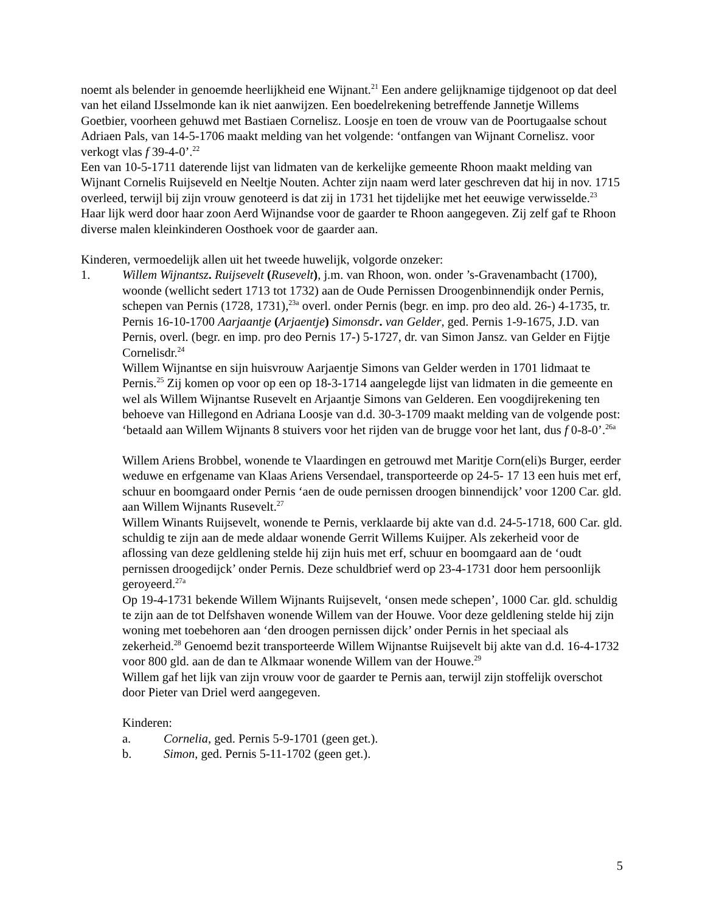noemt als belender in genoemde heerlijkheid ene Wijnant.<sup>21</sup> Een andere gelijknamige tijdgenoot op dat deel van het eiland IJsselmonde kan ik niet aanwijzen. Een boedelrekening betreffende Jannetje Willems Goetbier, voorheen gehuwd met Bastiaen Cornelisz. Loosje en toen de vrouw van de Poortugaalse schout Adriaen Pals, van 14-5-1706 maakt melding van het volgende: ‘ontfangen van Wijnant Cornelisz. voor verkogt vlas f 39-4-0’.<sup>22</sup>
Een van 10-5-1711 daterende lijst van lidmaten van de kerkelijke gemeente Rhoon maakt melding van Wijnant Cornelis Ruijseveld en Neeltje Nouten. Achter zijn naam werd later geschreven dat hij in nov. 1715 overleed, terwijl bij zijn vrouw genoteerd is dat zij in 1731 het tijdelijke met het eeuwige verwisselde.<sup>23</sup> Haar lijk werd door haar zoon Aerd Wijnandse voor de gaarder te Rhoon aangegeven. Zij zelf gaf te Rhoon diverse malen kleinkinderen Oosthoek voor de gaarder aan.
Kinderen, vermoedelijk allen uit het tweede huwelijk, volgorde onzeker:
1. Willem Wijnantsz. Ruijsevelt (Rusevelt), j.m. van Rhoon, won. onder ’s-Gravenambacht (1700), woonde (wellicht sedert 1713 tot 1732) aan de Oude Pernissen Droogenbinnendijk onder Pernis, schepen van Pernis (1728, 1731),<sup>23a</sup> overl. onder Pernis (begr. en imp. pro deo ald. 26-) 4-1735, tr. Pernis 16-10-1700 Aarjaantje (Arjaentje) Simonsdr. van Gelder, ged. Pernis 1-9-1675, J.D. van Pernis, overl. (begr. en imp. pro deo Pernis 17-) 5-1727, dr. van Simon Jansz. van Gelder en Fijtje Cornelisdr.<sup>24</sup>
Willem Wijnantse en sijn huisvrouw Aarjaentje Simons van Gelder werden in 1701 lidmaat te Pernis.<sup>25</sup> Zij komen op voor op een op 18-3-1714 aangelegde lijst van lidmaten in die gemeente en wel als Willem Wijnantse Rusevelt en Arjaantje Simons van Gelderen. Een voogdijrekening ten behoeve van Hillegond en Adriana Loosje van d.d. 30-3-1709 maakt melding van de volgende post: ‘betaald aan Willem Wijnants 8 stuivers voor het rijden van de brugge voor het lant, dus f 0-8-0’.<sup>26a</sup>
Willem Ariens Brobbel, wonende te Vlaardingen en getrouwd met Maritje Corn(eli)s Burger, eerder weduwe en erfgename van Klaas Ariens Versendael, transporteerde op 24-5- 17 13 een huis met erf, schuur en boomgaard onder Pernis ‘aen de oude pernissen droogen binnendijck’ voor 1200 Car. gld. aan Willem Wijnants Rusevelt.<sup>27</sup>
Willem Winants Ruijsevelt, wonende te Pernis, verklaarde bij akte van d.d. 24-5-1718, 600 Car. gld. schuldig te zijn aan de mede aldaar wonende Gerrit Willems Kuijper. Als zekerheid voor de aflossing van deze geldlening stelde hij zijn huis met erf, schuur en boomgaard aan de ‘oudt pernissen droogedijck’ onder Pernis. Deze schuldbrief werd op 23-4-1731 door hem persoonlijk geroyeerd.<sup>27a</sup>
Op 19-4-1731 bekende Willem Wijnants Ruijsevelt, ‘onsen mede schepen’, 1000 Car. gld. schuldig te zijn aan de tot Delfshaven wonende Willem van der Houwe. Voor deze geldlening stelde hij zijn woning met toebehoren aan ‘den droogen pernissen dijck’ onder Pernis in het speciaal als zekerheid.<sup>28</sup> Genoemd bezit transporteerde Willem Wijnantse Ruijsevelt bij akte van d.d. 16-4-1732 voor 800 gld. aan de dan te Alkmaar wonende Willem van der Houwe.<sup>29</sup>
Willem gaf het lijk van zijn vrouw voor de gaarder te Pernis aan, terwijl zijn stoffelijk overschot door Pieter van Driel werd aangegeven.
Kinderen:
a. Cornelia, ged. Pernis 5-9-1701 (geen get.).
b. Simon, ged. Pernis 5-11-1702 (geen get.).
5